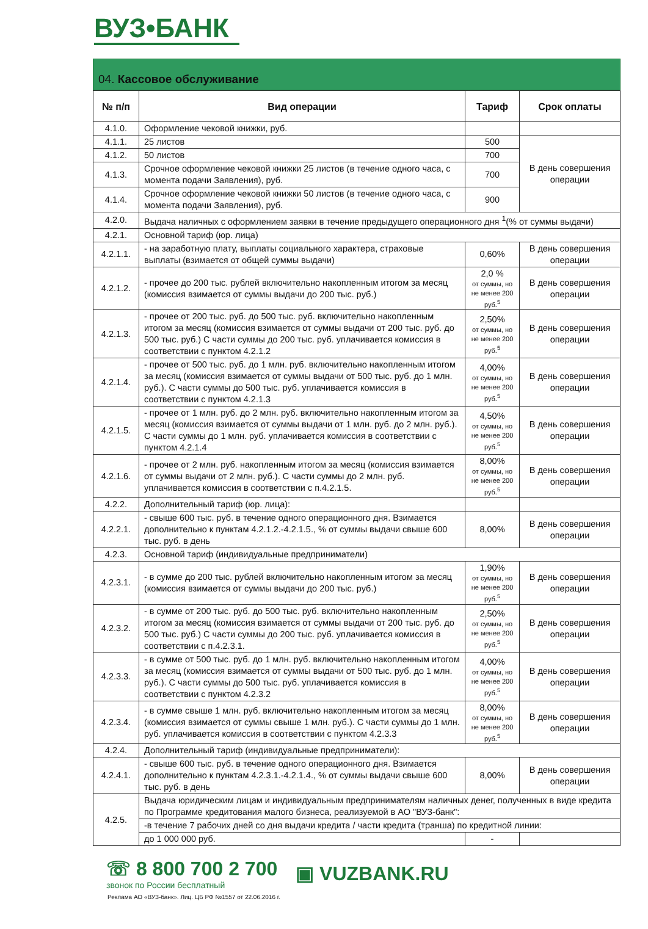ВУЗ•БАНК
04. Кассовое обслуживание
| № п/п | Вид операции | Тариф | Срок оплаты |
| --- | --- | --- | --- |
| 4.1.0. | Оформление чековой книжки, руб. | | |
| 4.1.1. | 25 листов | 500 | В день совершения операции |
| 4.1.2. | 50 листов | 700 | |
| 4.1.3. | Срочное оформление чековой книжки 25 листов (в течение одного часа, с момента подачи Заявления), руб. | 700 | |
| 4.1.4. | Срочное оформление чековой книжки 50 листов (в течение одного часа, с момента подачи Заявления), руб. | 900 | |
| 4.2.0. | Выдача наличных с оформлением заявки в течение предыдущего операционного дня <sup>1</sup>(% от суммы выдачи) | | |
| 4.2.1. | Основной тариф (юр. лица) | | |
| 4.2.1.1. | - на заработную плату, выплаты социального характера, страховые выплаты (взимается от общей суммы выдачи) | 0,60% | В день совершения операции |
| 4.2.1.2. | - прочее до 200 тыс. рублей включительно накопленным итогом за месяц (комиссия взимается от суммы выдачи до 200 тыс. руб.) | 2,0 % от суммы, но не менее 200 руб.<sup>5</sup> | В день совершения операции |
| 4.2.1.3. | - прочее от 200 тыс. руб. до 500 тыс. руб. включительно накопленным итогом за месяц (комиссия взимается от суммы выдачи от 200 тыс. руб. до 500 тыс. руб.) С части суммы до 200 тыс. руб. уплачивается комиссия в соответствии с пунктом 4.2.1.2 | 2,50% от суммы, но не менее 200 руб.<sup>5</sup> | В день совершения операции |
| 4.2.1.4. | - прочее от 500 тыс. руб. до 1 млн. руб. включительно накопленным итогом за месяц (комиссия взимается от суммы выдачи от 500 тыс. руб. до 1 млн. руб.). С части суммы до 500 тыс. руб. уплачивается комиссия в соответствии с пунктом 4.2.1.3 | 4,00% от суммы, но не менее 200 руб.<sup>5</sup> | В день совершения операции |
| 4.2.1.5. | - прочее от 1 млн. руб. до 2 млн. руб. включительно накопленным итогом за месяц (комиссия взимается от суммы выдачи от 1 млн. руб. до 2 млн. руб.). С части суммы до 1 млн. руб. уплачивается комиссия в соответствии с пунктом 4.2.1.4 | 4,50% от суммы, но не менее 200 руб.<sup>5</sup> | В день совершения операции |
| 4.2.1.6. | - прочее от 2 млн. руб. накопленным итогом за месяц (комиссия взимается от суммы выдачи от 2 млн. руб.). С части суммы до 2 млн. руб. уплачивается комиссия в соответствии с п.4.2.1.5. | 8,00% от суммы, но не менее 200 руб.<sup>5</sup> | В день совершения операции |
| 4.2.2. | Дополнительный тариф (юр. лица): | | |
| 4.2.2.1. | - свыше 600 тыс. руб. в течение одного операционного дня. Взимается дополнительно к пунктам 4.2.1.2.-4.2.1.5., % от суммы выдачи свыше 600 тыс. руб. в день | 8,00% | В день совершения операции |
| 4.2.3. | Основной тариф (индивидуальные предприниматели) | | |
| 4.2.3.1. | - в сумме до 200 тыс. рублей включительно накопленным итогом за месяц (комиссия взимается от суммы выдачи до 200 тыс. руб.) | 1,90% от суммы, но не менее 200 руб.<sup>5</sup> | В день совершения операции |
| 4.2.3.2. | - в сумме от 200 тыс. руб. до 500 тыс. руб. включительно накопленным итогом за месяц (комиссия взимается от суммы выдачи от 200 тыс. руб. до 500 тыс. руб.) С части суммы до 200 тыс. руб. уплачивается комиссия в соответствии с п.4.2.3.1. | 2,50% от суммы, но не менее 200 руб.<sup>5</sup> | В день совершения операции |
| 4.2.3.3. | - в сумме от 500 тыс. руб. до 1 млн. руб. включительно накопленным итогом за месяц (комиссия взимается от суммы выдачи от 500 тыс. руб. до 1 млн. руб.). С части суммы до 500 тыс. руб. уплачивается комиссия в соответствии с пунктом 4.2.3.2 | 4,00% от суммы, но не менее 200 руб.<sup>5</sup> | В день совершения операции |
| 4.2.3.4. | - в сумме свыше 1 млн. руб. включительно накопленным итогом за месяц (комиссия взимается от суммы свыше 1 млн. руб.). С части суммы до 1 млн. руб. уплачивается комиссия в соответствии с пунктом 4.2.3.3 | 8,00% от суммы, но не менее 200 руб.<sup>5</sup> | В день совершения операции |
| 4.2.4. | Дополнительный тариф (индивидуальные предприниматели): | | |
| 4.2.4.1. | - свыше 600 тыс. руб. в течение одного операционного дня. Взимается дополнительно к пунктам 4.2.3.1.-4.2.1.4., % от суммы выдачи свыше 600 тыс. руб. в день | 8,00% | В день совершения операции |
| 4.2.5. | Выдача юридическим лицам и индивидуальным предпринимателям наличных денег, полученных в виде кредита по Программе кредитования малого бизнеса, реализуемой в АО "ВУЗ-банк": | | |
| | -в течение 7 рабочих дней со дня выдачи кредита / части кредита (транша) по кредитной линии: | | |
| | до 1 000 000 руб. | - | |
☏ 8 800 700 2 700
звонок по России бесплатный
▣ VUZBANK.RU
Реклама АО «ВУЗ-банк». Лиц. ЦБ РФ №1557 от 22.06.2016 г.